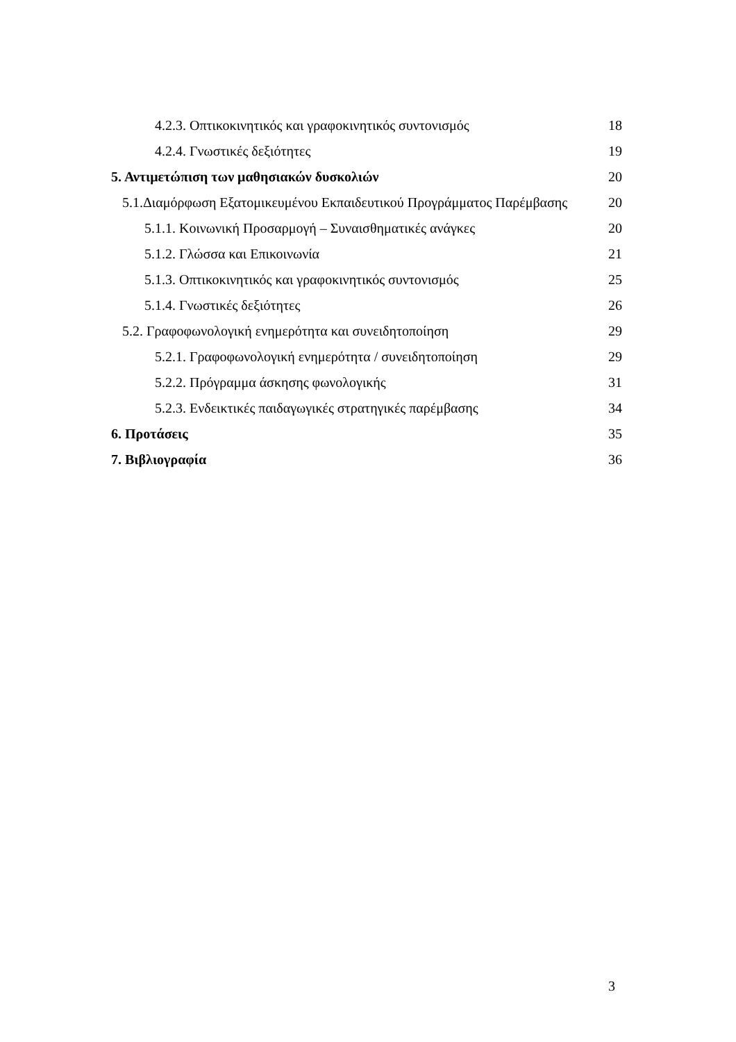4.2.3. Οπτικοκινητικός και γραφοκινητικός συντονισμός 18
4.2.4. Γνωστικές δεξιότητες 19
5. Αντιμετώπιση των μαθησιακών δυσκολιών 20
5.1.Διαμόρφωση Εξατομικευμένου Εκπαιδευτικού Προγράμματος Παρέμβασης 20
5.1.1. Κοινωνική Προσαρμογή – Συναισθηματικές ανάγκες 20
5.1.2. Γλώσσα και Επικοινωνία 21
5.1.3. Οπτικοκινητικός και γραφοκινητικός συντονισμός 25
5.1.4. Γνωστικές δεξιότητες 26
5.2. Γραφοφωνολογική ενημερότητα και συνειδητοποίηση 29
5.2.1. Γραφοφωνολογική ενημερότητα / συνειδητοποίηση 29
5.2.2. Πρόγραμμα άσκησης φωνολογικής 31
5.2.3. Ενδεικτικές παιδαγωγικές στρατηγικές παρέμβασης 34
6. Προτάσεις 35
7. Βιβλιογραφία 36
3